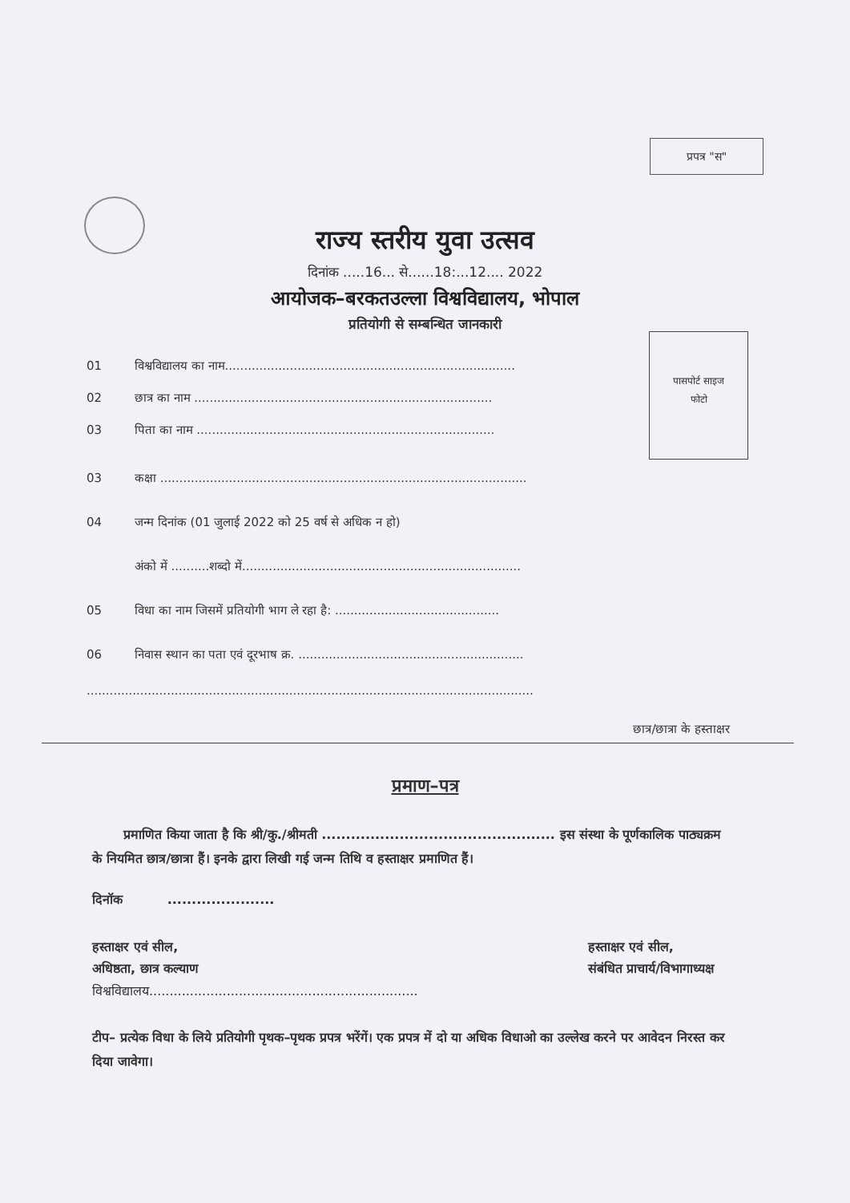प्रपत्र "स"
राज्य स्तरीय युवा उत्सव
दिनांक .....16... से......18:...12.... 2022
आयोजक–बरकतउल्ला विश्वविद्यालय, भोपाल
प्रतियोगी से सम्बन्धित जानकारी
पासपोर्ट साइज
फोटो
01 विश्वविद्यालय का नाम............................................................................
02 छात्र का नाम ..............................................................................
03 पिता का नाम ..............................................................................
03 कक्षा ................................................................................................
04 जन्म दिनांक (01 जुलाई 2022 को 25 वर्ष से अधिक न हो)
अंको में ..........शब्दो में.........................................................................
05 विधा का नाम जिसमें प्रतियोगी भाग ले रहा है: ...........................................
06 निवास स्थान का पता एवं दूरभाष क्र. ...........................................................
.....................................................................................................................
छात्र/छात्रा के हस्ताक्षर
प्रमाण–पत्र
प्रमाणित किया जाता है कि श्री/कु./श्रीमती ................................................ इस संस्था के पूर्णकालिक पाठ्यक्रम के नियमित छात्र/छात्रा हैं। इनके द्वारा लिखी गई जन्म तिथि व हस्ताक्षर प्रमाणित हैं।
दिनॉक ......................
हस्ताक्षर एवं सील,
अधिष्ठता, छात्र कल्याण
विश्वविद्यालय..................................................................
हस्ताक्षर एवं सील,
संबंधित प्राचार्य/विभागाध्यक्ष
टीप– प्रत्येक विधा के लिये प्रतियोगी पृथक–पृथक प्रपत्र भरेंगें। एक प्रपत्र में दो या अधिक विधाओ का उल्लेख करने पर आवेदन निरस्त कर दिया जावेगा।